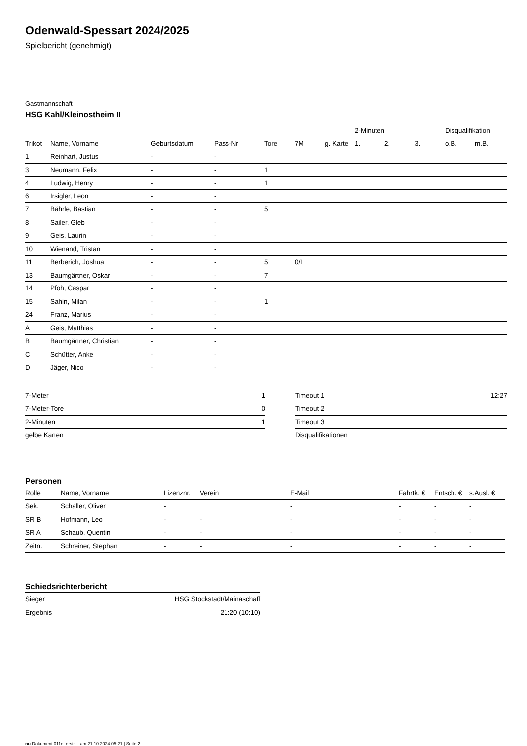Odenwald-Spessart 2024/2025
Spielbericht (genehmigt)
Gastmannschaft
HSG Kahl/Kleinostheim II
| | | | | | | | 2-Minuten | | | Disqualifikation | |
| --- | --- | --- | --- | --- | --- | --- | --- | --- | --- | --- | --- |
| Trikot | Name, Vorname | Geburtsdatum | Pass-Nr | Tore | 7M | g. Karte | 1. | 2. | 3. | o.B. | m.B. |
| 1 | Reinhart, Justus | - | - | | | | | | | | |
| 3 | Neumann, Felix | - | - | 1 | | | | | | | |
| 4 | Ludwig, Henry | - | - | 1 | | | | | | | |
| 6 | Irsigler, Leon | - | - | | | | | | | | |
| 7 | Bährle, Bastian | - | - | 5 | | | | | | | |
| 8 | Sailer, Gleb | - | - | | | | | | | | |
| 9 | Geis, Laurin | - | - | | | | | | | | |
| 10 | Wienand, Tristan | - | - | | | | | | | | |
| 11 | Berberich, Joshua | - | - | 5 | 0/1 | | | | | | |
| 13 | Baumgärtner, Oskar | - | - | 7 | | | | | | | |
| 14 | Pfoh, Caspar | - | - | | | | | | | | |
| 15 | Sahin, Milan | - | - | 1 | | | | | | | |
| 24 | Franz, Marius | - | - | | | | | | | | |
| A | Geis, Matthias | - | - | | | | | | | | |
| B | Baumgärtner, Christian | - | - | | | | | | | | |
| C | Schütter, Anke | - | - | | | | | | | | |
| D | Jäger, Nico | - | - | | | | | | | | |
| 7-Meter | 1 |
| 7-Meter-Tore | 0 |
| 2-Minuten | 1 |
| gelbe Karten | |
| Timeout 1 | 12:27 |
| Timeout 2 | |
| Timeout 3 | |
| Disqualifikationen | |
Personen
| Rolle | Name, Vorname | Lizenznr. | Verein | E-Mail | Fahrtk. € | Entsch. € | s.Ausl. € |
| --- | --- | --- | --- | --- | --- | --- | --- |
| Sek. | Schaller, Oliver | - | | - | - | - | - |
| SR B | Hofmann, Leo | - | - | - | - | - | - |
| SR A | Schaub, Quentin | - | - | - | - | - | - |
| Zeitn. | Schreiner, Stephan | - | - | - | - | - | - |
Schiedsrichterbericht
| Sieger | HSG Stockstadt/Mainaschaff |
| Ergebnis | 21:20 (10:10) |
nu.Dokument 011e, erstellt am 21.10.2024 05:21 | Seite 2